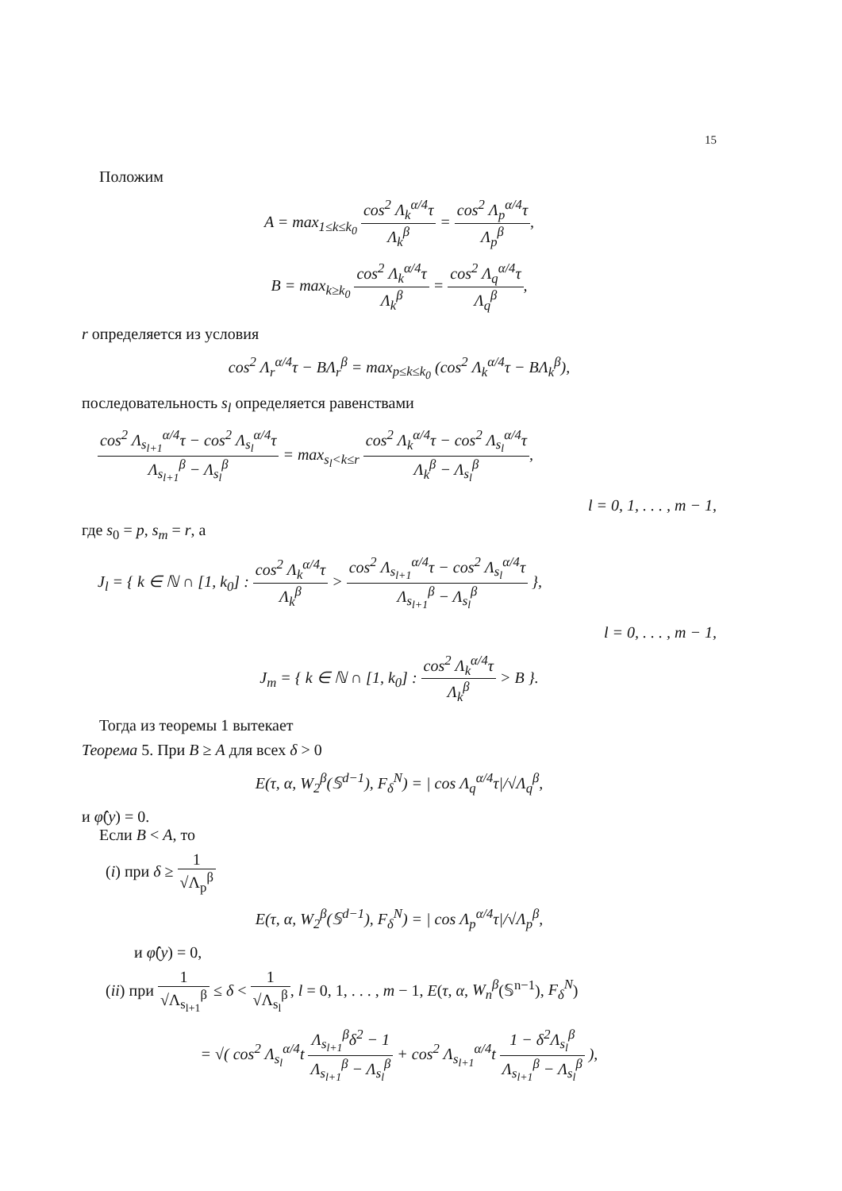15
Положим
A = max<sub>1≤k≤k<sub>0</sub></sub> cos<sup>2</sup> Λ<sub>k</sub><sup>α/4</sup>τ Λ<sub>k</sub><sup>β</sup> = cos<sup>2</sup> Λ<sub>p</sub><sup>α/4</sup>τ Λ<sub>p</sub><sup>β</sup>,
B = max<sub>k≥k<sub>0</sub></sub> cos<sup>2</sup> Λ<sub>k</sub><sup>α/4</sup>τ Λ<sub>k</sub><sup>β</sup> = cos<sup>2</sup> Λ<sub>q</sub><sup>α/4</sup>τ Λ<sub>q</sub><sup>β</sup>,
r определяется из условия
cos<sup>2</sup> Λ<sub>r</sub><sup>α/4</sup>τ − BΛ<sub>r</sub><sup>β</sup> = max<sub>p≤k≤k<sub>0</sub></sub> (cos<sup>2</sup> Λ<sub>k</sub><sup>α/4</sup>τ − BΛ<sub>k</sub><sup>β</sup>),
последовательность s<sub>l</sub> определяется равенствами
cos<sup>2</sup> Λ<sub>s<sub>l+1</sub></sub><sup>α/4</sup>τ − cos<sup>2</sup> Λ<sub>s<sub>l</sub></sub><sup>α/4</sup>τ Λ<sub>s<sub>l+1</sub></sub><sup>β</sup> − Λ<sub>s<sub>l</sub></sub><sup>β</sup> = max<sub>s<sub>l</sub><k≤r</sub> cos<sup>2</sup> Λ<sub>k</sub><sup>α/4</sup>τ − cos<sup>2</sup> Λ<sub>s<sub>l</sub></sub><sup>α/4</sup>τ Λ<sub>k</sub><sup>β</sup> − Λ<sub>s<sub>l</sub></sub><sup>β</sup>,
l = 0, 1, . . . , m − 1,
где s<sub>0</sub> = p, s<sub>m</sub> = r, а
J<sub>l</sub> = { k ∈ ℕ ∩ [1, k<sub>0</sub>] : cos<sup>2</sup> Λ<sub>k</sub><sup>α/4</sup>τ Λ<sub>k</sub><sup>β</sup> > cos<sup>2</sup> Λ<sub>s<sub>l+1</sub></sub><sup>α/4</sup>τ − cos<sup>2</sup> Λ<sub>s<sub>l</sub></sub><sup>α/4</sup>τ Λ<sub>s<sub>l+1</sub></sub><sup>β</sup> − Λ<sub>s<sub>l</sub></sub><sup>β</sup> },
l = 0, . . . , m − 1,
J<sub>m</sub> = { k ∈ ℕ ∩ [1, k<sub>0</sub>] : cos<sup>2</sup> Λ<sub>k</sub><sup>α/4</sup>τ Λ<sub>k</sub><sup>β</sup> > B }.
Тогда из теоремы 1 вытекает
Теорема 5. При B ≥ A для всех δ > 0
E(τ, α, W<sub>2</sub><sup>β</sup>(𝕊<sup>d−1</sup>), F<sub>δ</sub><sup>N</sup>) = | cos Λ<sub>q</sub><sup>α/4</sup>τ|/√Λ<sub>q</sub><sup>β</sup>,
и φ̂(y) = 0.
Если B < A, то
(i) при δ ≥ 1 √Λ<sub>p</sub><sup>β</sup>
E(τ, α, W<sub>2</sub><sup>β</sup>(𝕊<sup>d−1</sup>), F<sub>δ</sub><sup>N</sup>) = | cos Λ<sub>p</sub><sup>α/4</sup>τ|/√Λ<sub>p</sub><sup>β</sup>,
и φ̂(y) = 0,
(ii) при 1 √Λ<sub>s<sub>l+1</sub></sub><sup>β</sup> ≤ δ < 1 √Λ<sub>s<sub>l</sub></sub><sup>β</sup>, l = 0, 1, . . . , m − 1, E(τ, α, W<sub>n</sub><sup>β</sup>(𝕊<sup>n−1</sup>), F<sub>δ</sub><sup>N</sup>)
= √( cos<sup>2</sup> Λ<sub>s<sub>l</sub></sub><sup>α/4</sup>t Λ<sub>s<sub>l+1</sub></sub><sup>β</sup>δ<sup>2</sup> − 1 Λ<sub>s<sub>l+1</sub></sub><sup>β</sup> − Λ<sub>s<sub>l</sub></sub><sup>β</sup> + cos<sup>2</sup> Λ<sub>s<sub>l+1</sub></sub><sup>α/4</sup>t 1 − δ<sup>2</sup>Λ<sub>s<sub>l</sub></sub><sup>β</sup> Λ<sub>s<sub>l+1</sub></sub><sup>β</sup> − Λ<sub>s<sub>l</sub></sub><sup>β</sup> ),